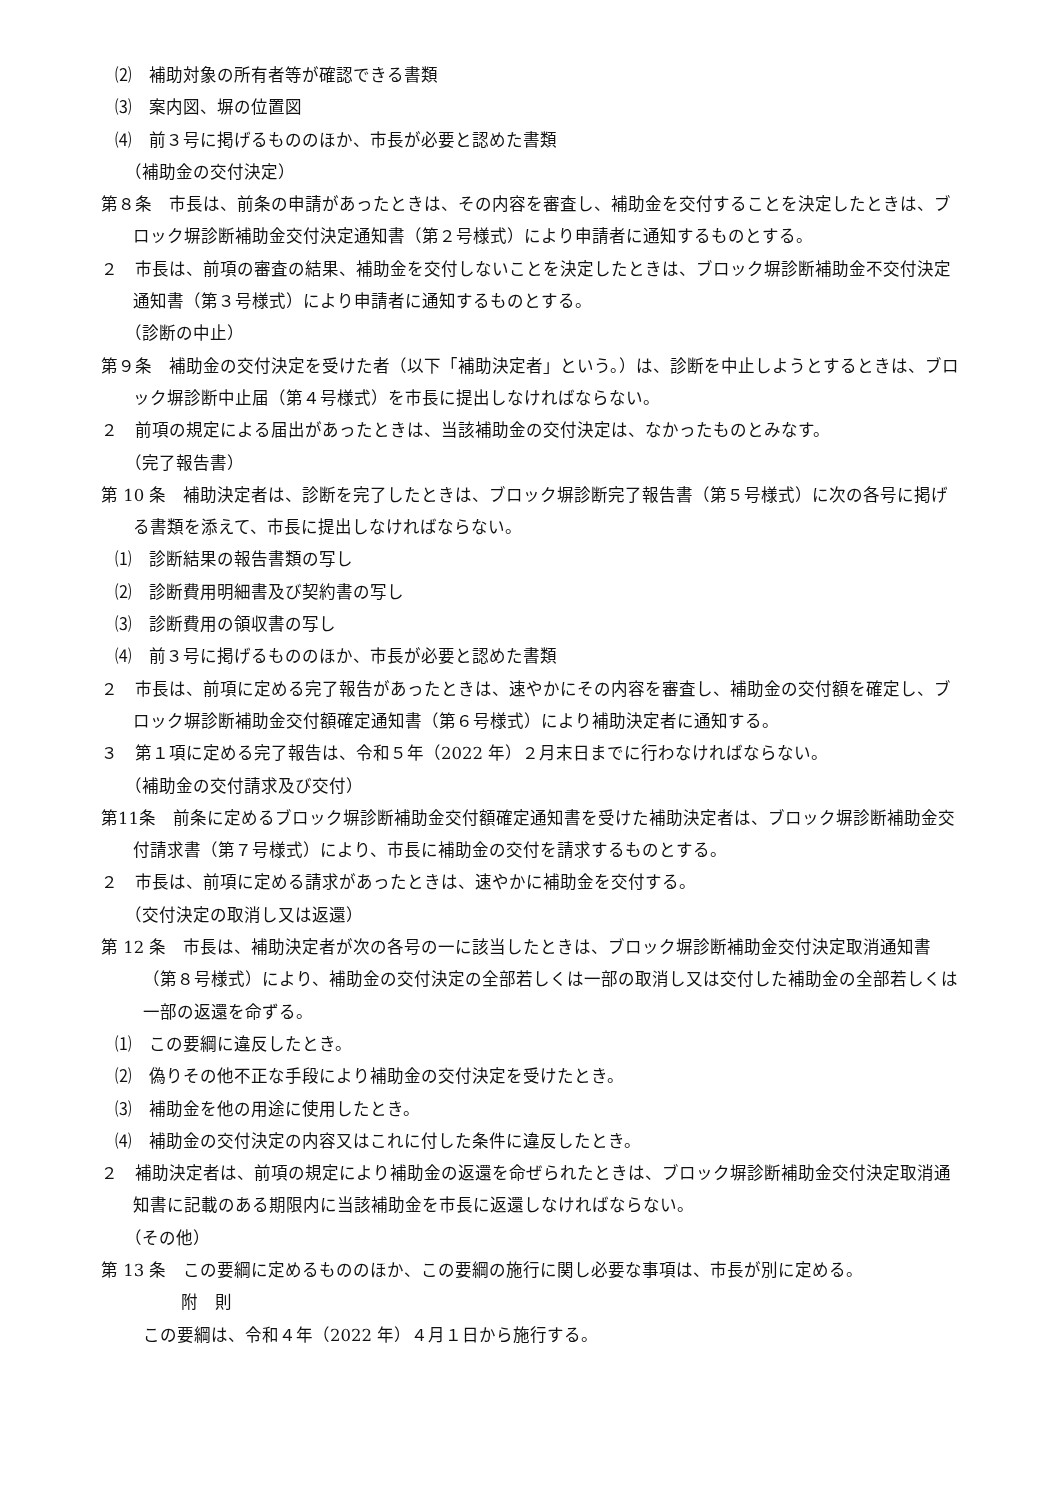⑵　補助対象の所有者等が確認できる書類
⑶　案内図、塀の位置図
⑷　前３号に掲げるもののほか、市長が必要と認めた書類
（補助金の交付決定）
第８条　市長は、前条の申請があったときは、その内容を審査し、補助金を交付することを決定したときは、ブロック塀診断補助金交付決定通知書（第２号様式）により申請者に通知するものとする。
２　市長は、前項の審査の結果、補助金を交付しないことを決定したときは、ブロック塀診断補助金不交付決定通知書（第３号様式）により申請者に通知するものとする。
（診断の中止）
第９条　補助金の交付決定を受けた者（以下「補助決定者」という。）は、診断を中止しようとするときは、ブロック塀診断中止届（第４号様式）を市長に提出しなければならない。
２　前項の規定による届出があったときは、当該補助金の交付決定は、なかったものとみなす。
（完了報告書）
第 10 条　補助決定者は、診断を完了したときは、ブロック塀診断完了報告書（第５号様式）に次の各号に掲げる書類を添えて、市長に提出しなければならない。
⑴　診断結果の報告書類の写し
⑵　診断費用明細書及び契約書の写し
⑶　診断費用の領収書の写し
⑷　前３号に掲げるもののほか、市長が必要と認めた書類
２　市長は、前項に定める完了報告があったときは、速やかにその内容を審査し、補助金の交付額を確定し、ブロック塀診断補助金交付額確定通知書（第６号様式）により補助決定者に通知する。
３　第１項に定める完了報告は、令和５年（2022 年）２月末日までに行わなければならない。
（補助金の交付請求及び交付）
第11条　前条に定めるブロック塀診断補助金交付額確定通知書を受けた補助決定者は、ブロック塀診断補助金交付請求書（第７号様式）により、市長に補助金の交付を請求するものとする。
２　市長は、前項に定める請求があったときは、速やかに補助金を交付する。
（交付決定の取消し又は返還）
第 12 条　市長は、補助決定者が次の各号の一に該当したときは、ブロック塀診断補助金交付決定取消通知書（第８号様式）により、補助金の交付決定の全部若しくは一部の取消し又は交付した補助金の全部若しくは一部の返還を命ずる。
⑴　この要綱に違反したとき。
⑵　偽りその他不正な手段により補助金の交付決定を受けたとき。
⑶　補助金を他の用途に使用したとき。
⑷　補助金の交付決定の内容又はこれに付した条件に違反したとき。
２　補助決定者は、前項の規定により補助金の返還を命ぜられたときは、ブロック塀診断補助金交付決定取消通知書に記載のある期限内に当該補助金を市長に返還しなければならない。
（その他）
第 13 条　この要綱に定めるもののほか、この要綱の施行に関し必要な事項は、市長が別に定める。
附　則
この要綱は、令和４年（2022 年）４月１日から施行する。